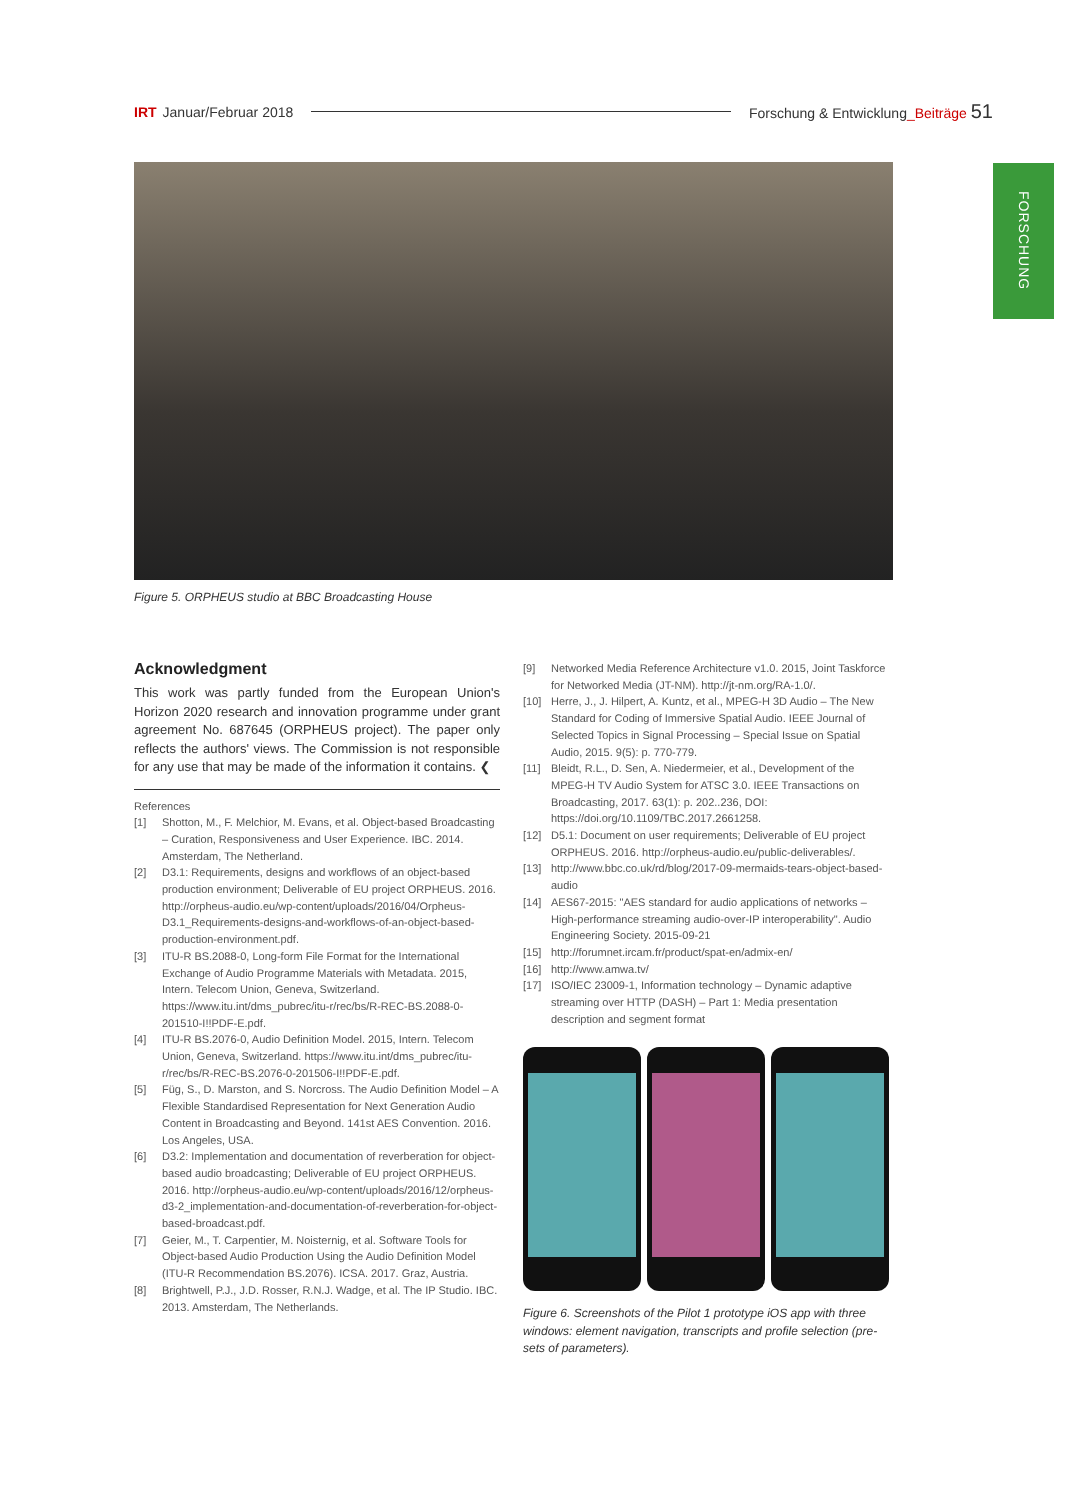IRT Januar/Februar 2018 Forschung & Entwicklung_Beiträge 51
FORSCHUNG
Figure 5. ORPHEUS studio at BBC Broadcasting House
Acknowledgment
This work was partly funded from the European Union's Horizon 2020 research and innovation programme under grant agreement No. 687645 (ORPHEUS project). The paper only reflects the authors' views. The Commission is not responsible for any use that may be made of the information it contains. ❮
References
[1] Shotton, M., F. Melchior, M. Evans, et al. Object-based Broadcasting – Curation, Responsiveness and User Experience. IBC. 2014. Amsterdam, The Netherland.
[2] D3.1: Requirements, designs and workflows of an object-based production environment; Deliverable of EU project ORPHEUS. 2016. http://orpheus-audio.eu/wp-content/uploads/2016/04/Orpheus-D3.1_Requirements-designs-and-workflows-of-an-object-based-production-environment.pdf.
[3] ITU-R BS.2088-0, Long-form File Format for the International Exchange of Audio Programme Materials with Metadata. 2015, Intern. Telecom Union, Geneva, Switzerland. https://www.itu.int/dms_pubrec/itu-r/rec/bs/R-REC-BS.2088-0-201510-I!!PDF-E.pdf.
[4] ITU-R BS.2076-0, Audio Definition Model. 2015, Intern. Telecom Union, Geneva, Switzerland. https://www.itu.int/dms_pubrec/itu-r/rec/bs/R-REC-BS.2076-0-201506-I!!PDF-E.pdf.
[5] Füg, S., D. Marston, and S. Norcross. The Audio Definition Model – A Flexible Standardised Representation for Next Generation Audio Content in Broadcasting and Beyond. 141st AES Convention. 2016. Los Angeles, USA.
[6] D3.2: Implementation and documentation of reverberation for object-based audio broadcasting; Deliverable of EU project ORPHEUS. 2016. http://orpheus-audio.eu/wp-content/uploads/2016/12/orpheus-d3-2_implementation-and-documentation-of-reverberation-for-object-based-broadcast.pdf.
[7] Geier, M., T. Carpentier, M. Noisternig, et al. Software Tools for Object-based Audio Production Using the Audio Definition Model (ITU-R Recommendation BS.2076). ICSA. 2017. Graz, Austria.
[8] Brightwell, P.J., J.D. Rosser, R.N.J. Wadge, et al. The IP Studio. IBC. 2013. Amsterdam, The Netherlands.
[9] Networked Media Reference Architecture v1.0. 2015, Joint Taskforce for Networked Media (JT-NM). http://jt-nm.org/RA-1.0/.
[10] Herre, J., J. Hilpert, A. Kuntz, et al., MPEG-H 3D Audio – The New Standard for Coding of Immersive Spatial Audio. IEEE Journal of Selected Topics in Signal Processing – Special Issue on Spatial Audio, 2015. 9(5): p. 770-779.
[11] Bleidt, R.L., D. Sen, A. Niedermeier, et al., Development of the MPEG-H TV Audio System for ATSC 3.0. IEEE Transactions on Broadcasting, 2017. 63(1): p. 202..236, DOI: https://doi.org/10.1109/TBC.2017.2661258.
[12] D5.1: Document on user requirements; Deliverable of EU project ORPHEUS. 2016. http://orpheus-audio.eu/public-deliverables/.
[13] http://www.bbc.co.uk/rd/blog/2017-09-mermaids-tears-object-based-audio
[14] AES67-2015: "AES standard for audio applications of networks – High-performance streaming audio-over-IP interoperability". Audio Engineering Society. 2015-09-21
[15] http://forumnet.ircam.fr/product/spat-en/admix-en/
[16] http://www.amwa.tv/
[17] ISO/IEC 23009-1, Information technology – Dynamic adaptive streaming over HTTP (DASH) – Part 1: Media presentation description and segment format
Figure 6. Screenshots of the Pilot 1 prototype iOS app with three windows: element navigation, transcripts and profile selection (pre-sets of parameters).